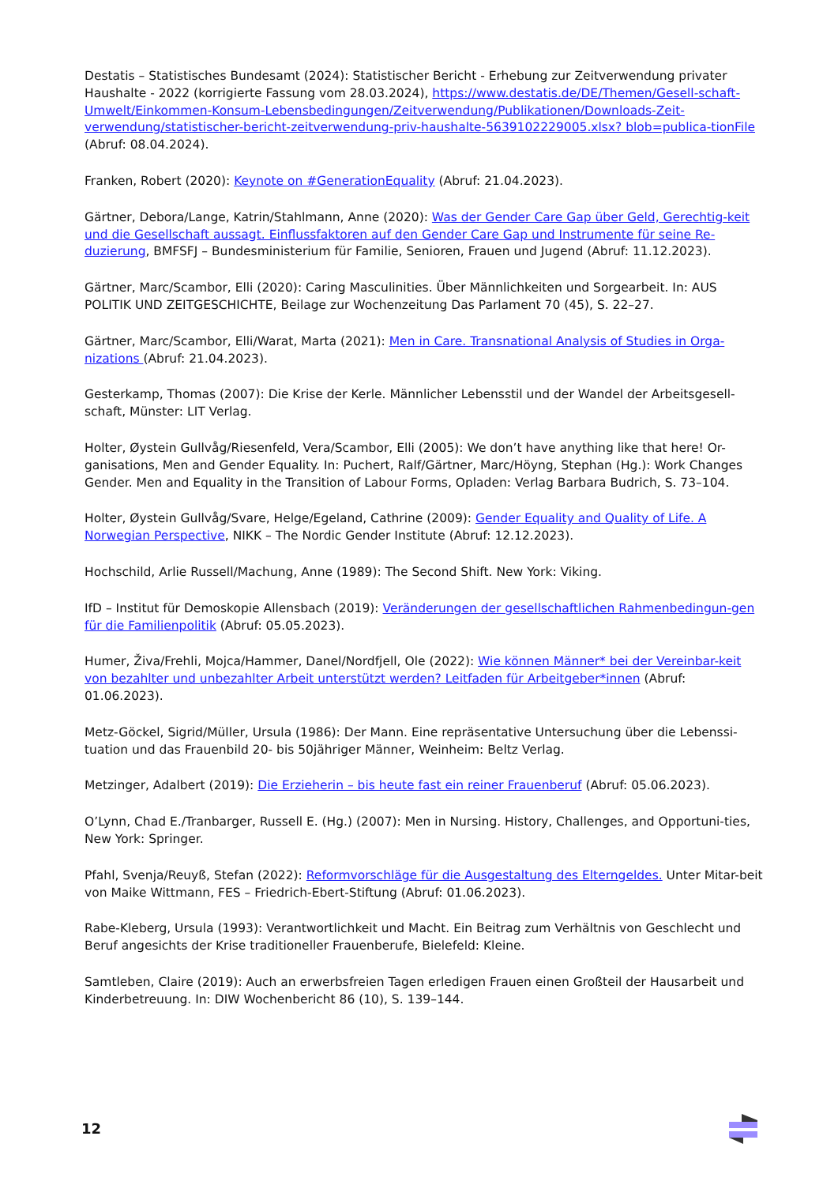Destatis – Statistisches Bundesamt (2024): Statistischer Bericht - Erhebung zur Zeitverwendung privater Haushalte - 2022 (korrigierte Fassung vom 28.03.2024), https://www.destatis.de/DE/Themen/Gesell-schaft-Umwelt/Einkommen-Konsum-Lebensbedingungen/Zeitverwendung/Publikationen/Downloads-Zeit-verwendung/statistischer-bericht-zeitverwendung-priv-haushalte-5639102229005.xlsx? blob=publica-tionFile (Abruf: 08.04.2024).
Franken, Robert (2020): Keynote on #GenerationEquality (Abruf: 21.04.2023).
Gärtner, Debora/Lange, Katrin/Stahlmann, Anne (2020): Was der Gender Care Gap über Geld, Gerechtig-keit und die Gesellschaft aussagt. Einflussfaktoren auf den Gender Care Gap und Instrumente für seine Re-duzierung, BMFSFJ – Bundesministerium für Familie, Senioren, Frauen und Jugend (Abruf: 11.12.2023).
Gärtner, Marc/Scambor, Elli (2020): Caring Masculinities. Über Männlichkeiten und Sorgearbeit. In: AUS POLITIK UND ZEITGESCHICHTE, Beilage zur Wochenzeitung Das Parlament 70 (45), S. 22–27.
Gärtner, Marc/Scambor, Elli/Warat, Marta (2021): Men in Care. Transnational Analysis of Studies in Orga-nizations (Abruf: 21.04.2023).
Gesterkamp, Thomas (2007): Die Krise der Kerle. Männlicher Lebensstil und der Wandel der Arbeitsgesell-schaft, Münster: LIT Verlag.
Holter, Øystein Gullvåg/Riesenfeld, Vera/Scambor, Elli (2005): We don’t have anything like that here! Or-ganisations, Men and Gender Equality. In: Puchert, Ralf/Gärtner, Marc/Höyng, Stephan (Hg.): Work Changes Gender. Men and Equality in the Transition of Labour Forms, Opladen: Verlag Barbara Budrich, S. 73–104.
Holter, Øystein Gullvåg/Svare, Helge/Egeland, Cathrine (2009): Gender Equality and Quality of Life. A Norwegian Perspective, NIKK – The Nordic Gender Institute (Abruf: 12.12.2023).
Hochschild, Arlie Russell/Machung, Anne (1989): The Second Shift. New York: Viking.
IfD – Institut für Demoskopie Allensbach (2019): Veränderungen der gesellschaftlichen Rahmenbedingun-gen für die Familienpolitik (Abruf: 05.05.2023).
Humer, Živa/Frehli, Mojca/Hammer, Danel/Nordfjell, Ole (2022): Wie können Männer* bei der Vereinbar-keit von bezahlter und unbezahlter Arbeit unterstützt werden? Leitfaden für Arbeitgeber*innen (Abruf: 01.06.2023).
Metz-Göckel, Sigrid/Müller, Ursula (1986): Der Mann. Eine repräsentative Untersuchung über die Lebenssi-tuation und das Frauenbild 20- bis 50jähriger Männer, Weinheim: Beltz Verlag.
Metzinger, Adalbert (2019): Die Erzieherin – bis heute fast ein reiner Frauenberuf (Abruf: 05.06.2023).
O’Lynn, Chad E./Tranbarger, Russell E. (Hg.) (2007): Men in Nursing. History, Challenges, and Opportuni-ties, New York: Springer.
Pfahl, Svenja/Reuyß, Stefan (2022): Reformvorschläge für die Ausgestaltung des Elterngeldes. Unter Mitar-beit von Maike Wittmann, FES – Friedrich-Ebert-Stiftung (Abruf: 01.06.2023).
Rabe-Kleberg, Ursula (1993): Verantwortlichkeit und Macht. Ein Beitrag zum Verhältnis von Geschlecht und Beruf angesichts der Krise traditioneller Frauenberufe, Bielefeld: Kleine.
Samtleben, Claire (2019): Auch an erwerbsfreien Tagen erledigen Frauen einen Großteil der Hausarbeit und Kinderbetreuung. In: DIW Wochenbericht 86 (10), S. 139–144.
12